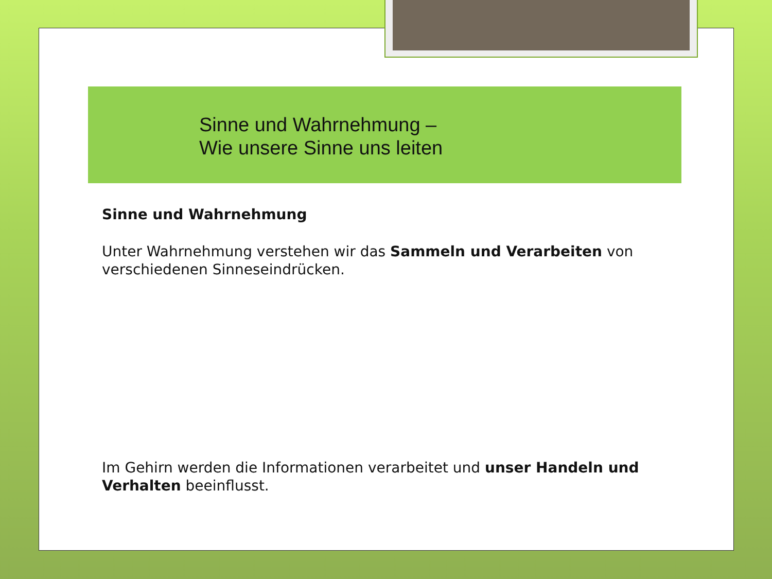Sinne und Wahrnehmung –
Wie unsere Sinne uns leiten
Sinne und Wahrnehmung
Unter Wahrnehmung verstehen wir das Sammeln und Verarbeiten von verschiedenen Sinneseindrücken.
Im Gehirn werden die Informationen verarbeitet und unser Handeln und Verhalten beeinflusst.